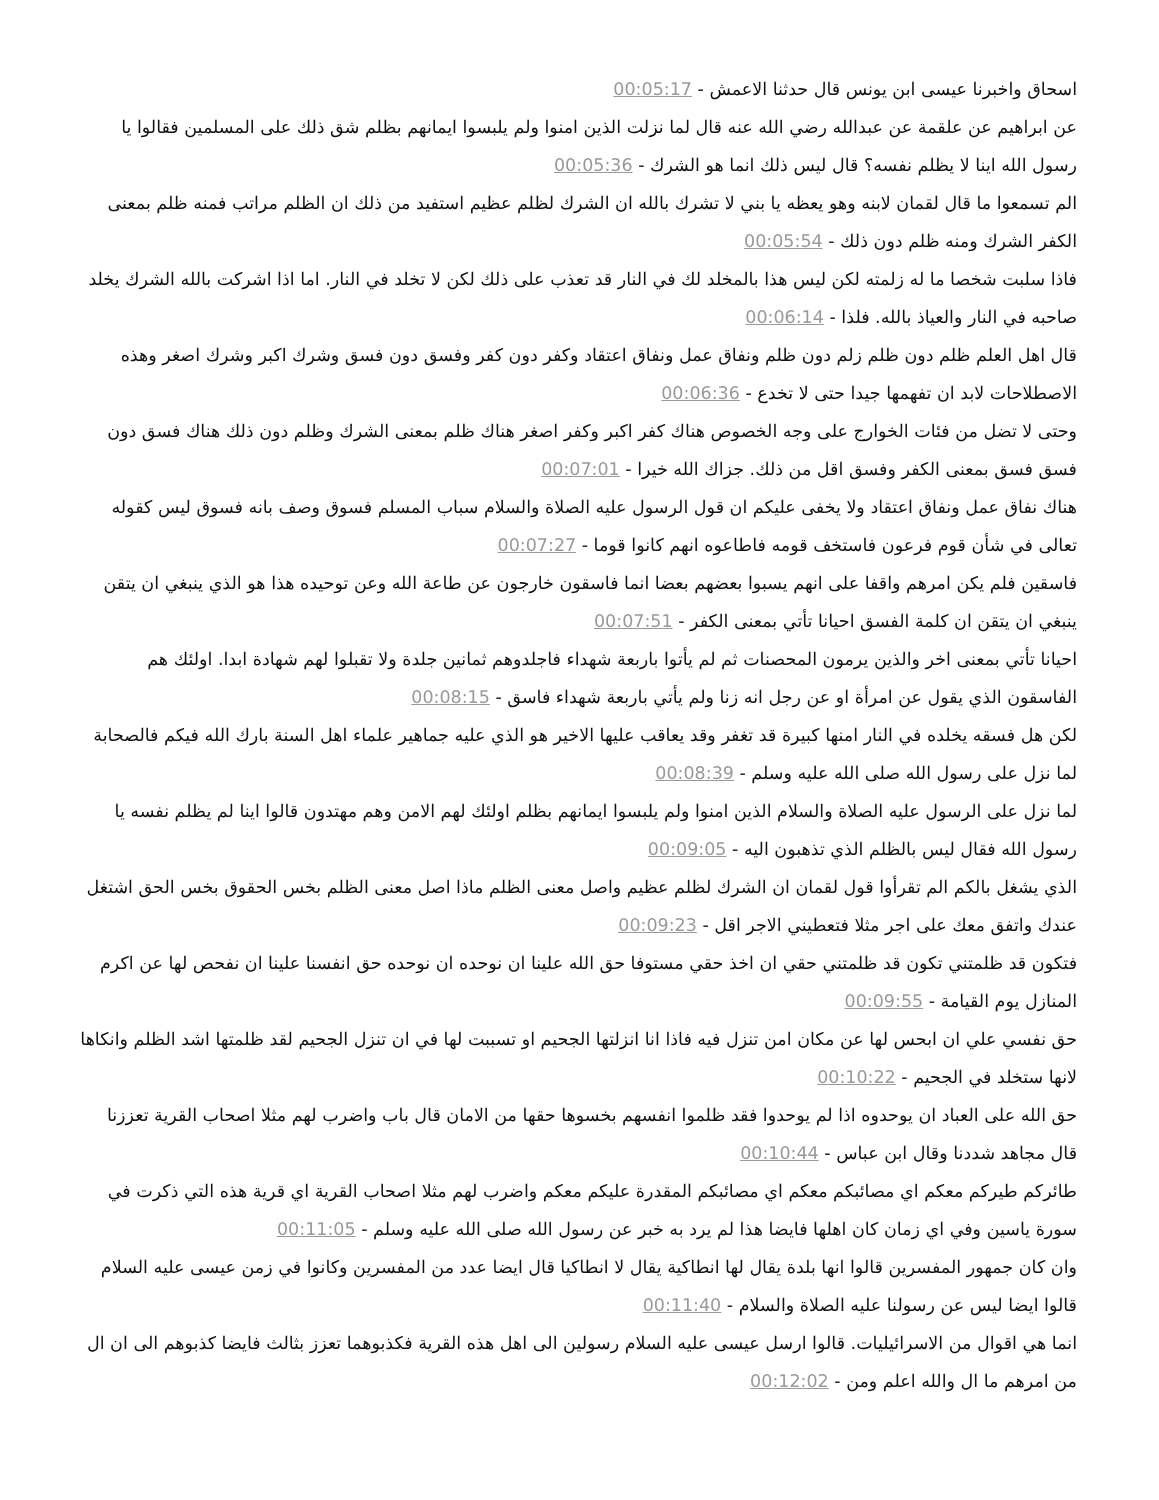اسحاق واخبرنا عيسى ابن يونس قال حدثنا الاعمش - 00:05:17
عن ابراهيم عن علقمة عن عبدالله رضي الله عنه قال لما نزلت الذين امنوا ولم يلبسوا ايمانهم بظلم شق ذلك على المسلمين فقالوا يا رسول الله اينا لا يظلم نفسه؟ قال ليس ذلك انما هو الشرك - 00:05:36
الم تسمعوا ما قال لقمان لابنه وهو يعظه يا بني لا تشرك بالله ان الشرك لظلم عظيم استفيد من ذلك ان الظلم مراتب فمنه ظلم بمعنى الكفر الشرك ومنه ظلم دون ذلك - 00:05:54
فاذا سلبت شخصا ما له زلمته لكن ليس هذا بالمخلد لك في النار قد تعذب على ذلك لكن لا تخلد في النار. اما اذا اشركت بالله الشرك يخلد صاحبه في النار والعياذ بالله. فلذا - 00:06:14
قال اهل العلم ظلم دون ظلم زلم دون ظلم ونفاق عمل ونفاق اعتقاد وكفر دون كفر وفسق دون فسق وشرك اكبر وشرك اصغر وهذه الاصطلاحات لابد ان تفهمها جيدا حتى لا تخدع - 00:06:36
وحتى لا تضل من فئات الخوارج على وجه الخصوص هناك كفر اكبر وكفر اصغر هناك ظلم بمعنى الشرك وظلم دون ذلك هناك فسق دون فسق فسق بمعنى الكفر وفسق اقل من ذلك. جزاك الله خيرا - 00:07:01
هناك نفاق عمل ونفاق اعتقاد ولا يخفى عليكم ان قول الرسول عليه الصلاة والسلام سباب المسلم فسوق وصف بانه فسوق ليس كقوله تعالى في شأن قوم فرعون فاستخف قومه فاطاعوه انهم كانوا قوما - 00:07:27
فاسقين فلم يكن امرهم واقفا على انهم يسبوا بعضهم بعضا انما فاسقون خارجون عن طاعة الله وعن توحيده هذا هو الذي ينبغي ان يتقن ينبغي ان يتقن ان كلمة الفسق احيانا تأتي بمعنى الكفر - 00:07:51
احيانا تأتي بمعنى اخر والذين يرمون المحصنات ثم لم يأتوا باربعة شهداء فاجلدوهم ثمانين جلدة ولا تقبلوا لهم شهادة ابدا. اولئك هم الفاسقون الذي يقول عن امرأة او عن رجل انه زنا ولم يأتي باربعة شهداء فاسق - 00:08:15
لكن هل فسقه يخلده في النار امنها كبيرة قد تغفر وقد يعاقب عليها الاخير هو الذي عليه جماهير علماء اهل السنة بارك الله فيكم فالصحابة لما نزل على رسول الله صلى الله عليه وسلم - 00:08:39
لما نزل على الرسول عليه الصلاة والسلام الذين امنوا ولم يلبسوا ايمانهم بظلم اولئك لهم الامن وهم مهتدون قالوا اينا لم يظلم نفسه يا رسول الله فقال ليس بالظلم الذي تذهبون اليه - 00:09:05
الذي يشغل بالكم الم تقرأوا قول لقمان ان الشرك لظلم عظيم واصل معنى الظلم ماذا اصل معنى الظلم بخس الحقوق بخس الحق اشتغل عندك واتفق معك على اجر مثلا فتعطيني الاجر اقل - 00:09:23
فتكون قد ظلمتني تكون قد ظلمتني حقي ان اخذ حقي مستوفا حق الله علينا ان نوحده ان نوحده حق انفسنا علينا ان نفحص لها عن اكرم المنازل يوم القيامة - 00:09:55
حق نفسي علي ان ابحس لها عن مكان امن تنزل فيه فاذا انا انزلتها الجحيم او تسببت لها في ان تنزل الجحيم لقد ظلمتها اشد الظلم وانكاها لانها ستخلد في الجحيم - 00:10:22
حق الله على العباد ان يوحدوه اذا لم يوحدوا فقد ظلموا انفسهم بخسوها حقها من الامان قال باب واضرب لهم مثلا اصحاب القرية تعززنا قال مجاهد شددنا وقال ابن عباس - 00:10:44
طائركم طيركم معكم اي مصائبكم معكم اي مصائبكم المقدرة عليكم معكم واضرب لهم مثلا اصحاب القرية اي قرية هذه التي ذكرت في سورة ياسين وفي اي زمان كان اهلها فايضا هذا لم يرد به خبر عن رسول الله صلى الله عليه وسلم - 00:11:05
وان كان جمهور المفسرين قالوا انها بلدة يقال لها انطاكية يقال لا انطاكيا قال ايضا عدد من المفسرين وكانوا في زمن عيسى عليه السلام قالوا ايضا ليس عن رسولنا عليه الصلاة والسلام - 00:11:40
انما هي اقوال من الاسرائيليات. قالوا ارسل عيسى عليه السلام رسولين الى اهل هذه القرية فكذبوهما تعزز بثالث فايضا كذبوهم الى ان ال من امرهم ما ال والله اعلم ومن - 00:12:02